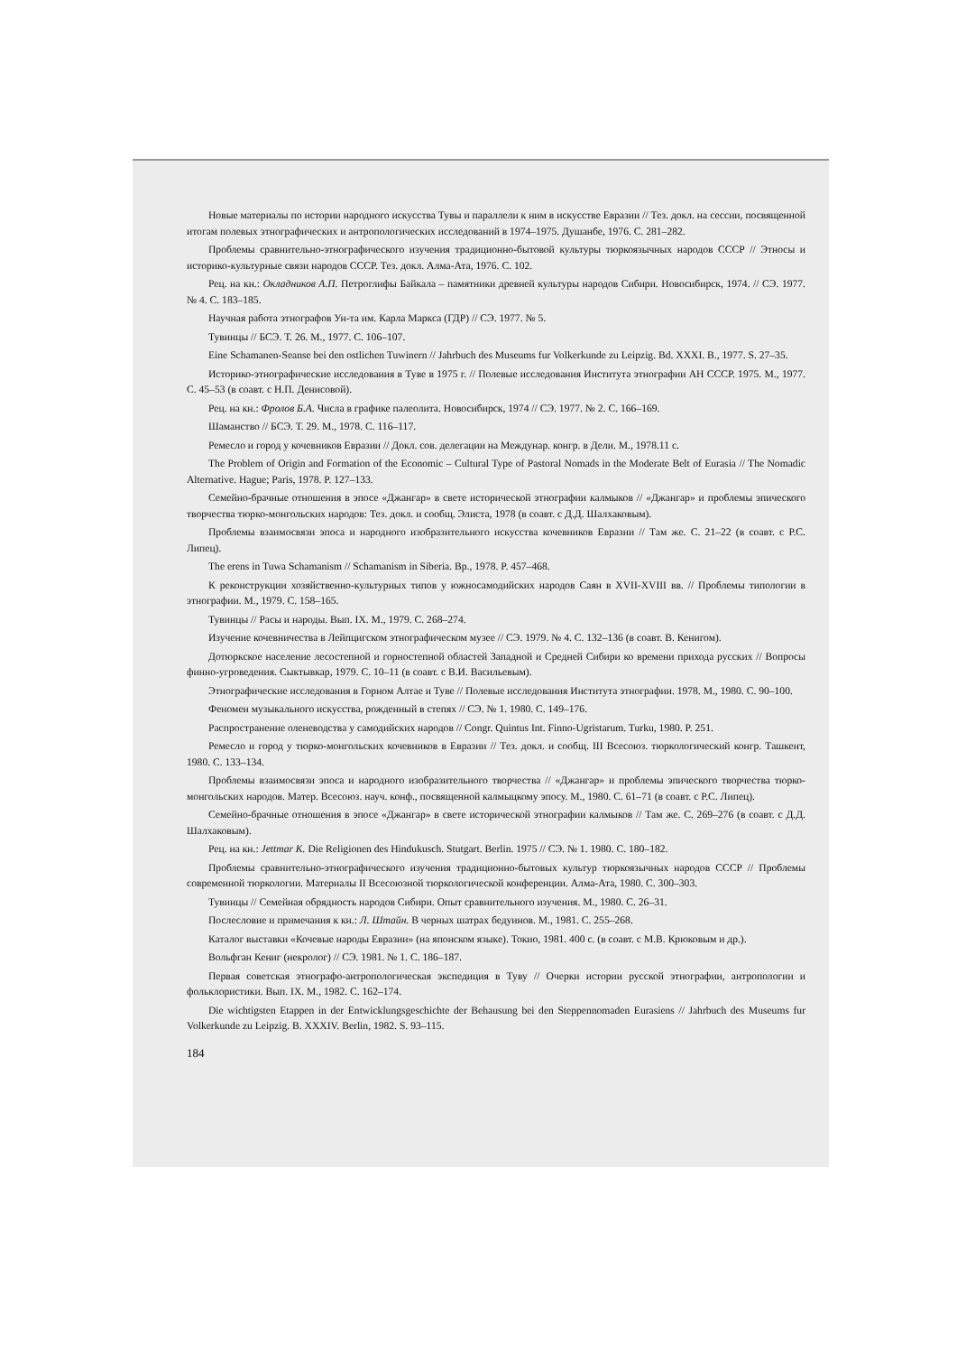Новые материалы по истории народного искусства Тувы и параллели к ним в искусстве Евразии // Тез. докл. на сессии, посвященной итогам полевых этнографических и антропологических исследований в 1974–1975. Душанбе, 1976. С. 281–282.
Проблемы сравнительно-этнографического изучения традиционно-бытовой культуры тюркоязычных народов СССР // Этносы и историко-культурные связи народов СССР. Тез. докл. Алма-Ата, 1976. С. 102.
Рец. на кн.: Окладников А.П. Петроглифы Байкала – памятники древней культуры народов Сибири. Новосибирск, 1974. // СЭ. 1977. № 4. С. 183–185.
Научная работа этнографов Ун-та им. Карла Маркса (ГДР) // СЭ. 1977. № 5.
Тувинцы // БСЭ. Т. 26. М., 1977. С. 106–107.
Eine Schamanen-Seanse bei den ostlichen Tuwinern // Jahrbuch des Museums fur Volkerkunde zu Leipzig. Bd. XXXI. B., 1977. S. 27–35.
Историко-этнографические исследования в Туве в 1975 г. // Полевые исследования Института этнографии АН СССР. 1975. М., 1977. С. 45–53 (в соавт. с Н.П. Денисовой).
Рец. на кн.: Фролов Б.А. Числа в графике палеолита. Новосибирск, 1974 // СЭ. 1977. № 2. С. 166–169.
Шаманство // БСЭ. Т. 29. М., 1978. С. 116–117.
Ремесло и город у кочевников Евразии // Докл. сов. делегации на Междунар. конгр. в Дели. М., 1978.11 с.
The Problem of Origin and Formation of the Economic – Cultural Type of Pastoral Nomads in the Moderate Belt of Eurasia // The Nomadic Alternative. Hague; Paris, 1978. P. 127–133.
Семейно-брачные отношения в эпосе «Джангар» в свете исторической этнографии калмыков // «Джангар» и проблемы эпического творчества тюрко-монгольских народов: Тез. докл. и сообщ. Элиста, 1978 (в соавт. с Д.Д. Шалхаковым).
Проблемы взаимосвязи эпоса и народного изобразительного искусства кочевников Евразии // Там же. С. 21–22 (в соавт. с Р.С. Липец).
The erens in Tuwa Schamanism // Schamanism in Siberia. Bp., 1978. P. 457–468.
К реконструкции хозяйственно-культурных типов у южносамодийских народов Саян в XVII-XVIII вв. // Проблемы типологии в этнографии. М., 1979. С. 158–165.
Тувинцы // Расы и народы. Вып. IX. М., 1979. С. 268–274.
Изучение кочевничества в Лейпцигском этнографическом музее // СЭ. 1979. № 4. С. 132–136 (в соавт. В. Кенигом).
Дотюркское население лесостепной и горностепной областей Западной и Средней Сибири ко времени прихода русских // Вопросы финно-угроведения. Сыктывкар, 1979. С. 10–11 (в соавт. с В.И. Васильевым).
Этнографические исследования в Горном Алтае и Туве // Полевые исследования Института этнографии. 1978. М., 1980. С. 90–100.
Феномен музыкального искусства, рожденный в степях // СЭ. № 1. 1980. С. 149–176.
Распространение оленеводства у самодийских народов // Congr. Quintus Int. Finno-Ugristarum. Turku, 1980. P. 251.
Ремесло и город у тюрко-монгольских кочевников в Евразии // Тез. докл. и сообщ. III Всесоюз. тюркологический конгр. Ташкент, 1980. С. 133–134.
Проблемы взаимосвязи эпоса и народного изобразительного творчества // «Джангар» и проблемы эпического творчества тюрко-монгольских народов. Матер. Всесоюз. науч. конф., посвященной калмыцкому эпосу. М., 1980. С. 61–71 (в соавт. с Р.С. Липец).
Семейно-брачные отношения в эпосе «Джангар» в свете исторической этнографии калмыков // Там же. С. 269–276 (в соавт. с Д.Д. Шалхаковым).
Рец. на кн.: Jettmar K. Die Religionen des Hindukusch. Stutgart. Berlin. 1975 // СЭ. № 1. 1980. С. 180–182.
Проблемы сравнительно-этнографического изучения традиционно-бытовых культур тюркоязычных народов СССР // Проблемы современной тюркологии. Материалы II Всесоюзной тюркологической конференции. Алма-Ата, 1980. С. 300–303.
Тувинцы // Семейная обрядность народов Сибири. Опыт сравнительного изучения. М., 1980. С. 26–31.
Послесловие и примечания к кн.: Л. Штайн. В черных шатрах бедуинов. М., 1981. С. 255–268.
Каталог выставки «Кочевые народы Евразии» (на японском языке). Токио, 1981. 400 с. (в соавт. с М.В. Крюковым и др.).
Вольфган Кениг (некролог) // СЭ. 1981. № 1. С. 186–187.
Первая советская этнографо-антропологическая экспедиция в Туву // Очерки истории русской этнографии, антропологии и фольклористики. Вып. IX. М., 1982. С. 162–174.
Die wichtigsten Etappen in der Entwicklungsgeschichte der Behausung bei den Steppennomaden Eurasiens // Jahrbuch des Museums fur Volkerkunde zu Leipzig. B. XXXIV. Berlin, 1982. S. 93–115.
184